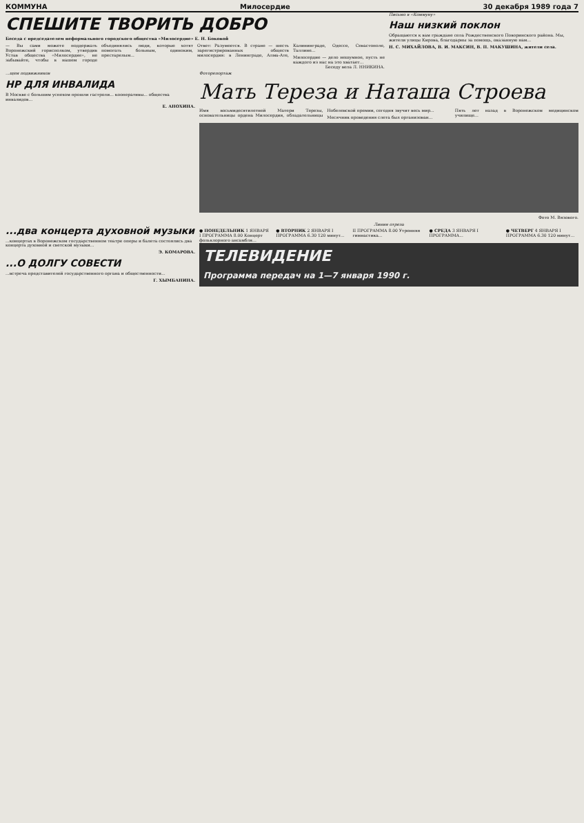КОММУНА Милосердие 30 декабря 1989 года 7
СПЕШИТЕ ТВОРИТЬ ДОБРО
Беседа с председателем неформального городского общества «Милосердие» Е. Н. Боковой
— Вы сами можете поддержать Воронежский горисполком, утвердив Устав общества «Милосердие», не забывайте, чтобы в нашем городе объединялись люди, которые хотят помогать больным, одиноким, престарелым...
Ответ: Разумеется. В стране — шесть зарегистрированных обществ милосердия: в Ленинграде, Алма-Ате, Калининграде, Одессе, Севастополе, Таллине...
Милосердие — дело нешумное, пусть не каждого из нас на это хватает...
Беседу вела Л. ННИКИНА.
Письмо в «Коммуну»
Наш низкий поклон
Обращаются к вам граждане села Рождественского Поворинского района. Мы, жители улицы Кирова, благодарны за помощь, оказанную нам...
Н. С. МИХАЙЛОВА, В. И. МАКСИН, В. П. МАКУШИНА, жители села.
...щем подвижников
НР ДЛЯ ИНВАЛИДА
В Москве с большим успехом прошли гастроли... кооперативы... общества инвалидов...
Е. АНОХИНА.
Фоторепортаж
Мать Тереза и Наташа Строева
Имя восьмидесятилетней Матери Терезы, основательницы ордена Милосердия, обладательницы Нобелевской премии, сегодня звучит весь мир...
Месячник проведения слета был организован...
Пять лет назад в Воронежском медицинском училище...
Фото М. Вязового.
...два концерта духовной музыки
...концертах в Воронежском государственном театре оперы и балета состоялись два концерта духовной и светской музыки...
Э. КОМАРОВА.
...О ДОЛГУ СОВЕСТИ
...встреча представителей государственного органа и общественности...
Г. ХЫМБАНИНА.
Линия отреза
● ПОНЕДЕЛЬНИК 1 ЯНВАРЯ I ПРОГРАММА 8.00 Концерт фольклорного ансамбля...
● ВТОРНИК 2 ЯНВАРЯ I ПРОГРАММА 6.30 120 минут...
II ПРОГРАММА 8.00 Утренняя гимнастика...
● СРЕДА 3 ЯНВАРЯ I ПРОГРАММА...
● ЧЕТВЕРГ 4 ЯНВАРЯ I ПРОГРАММА 6.30 120 минут...
ТЕЛЕВИДЕНИЕ
Программа передач на 1—7 января 1990 г.